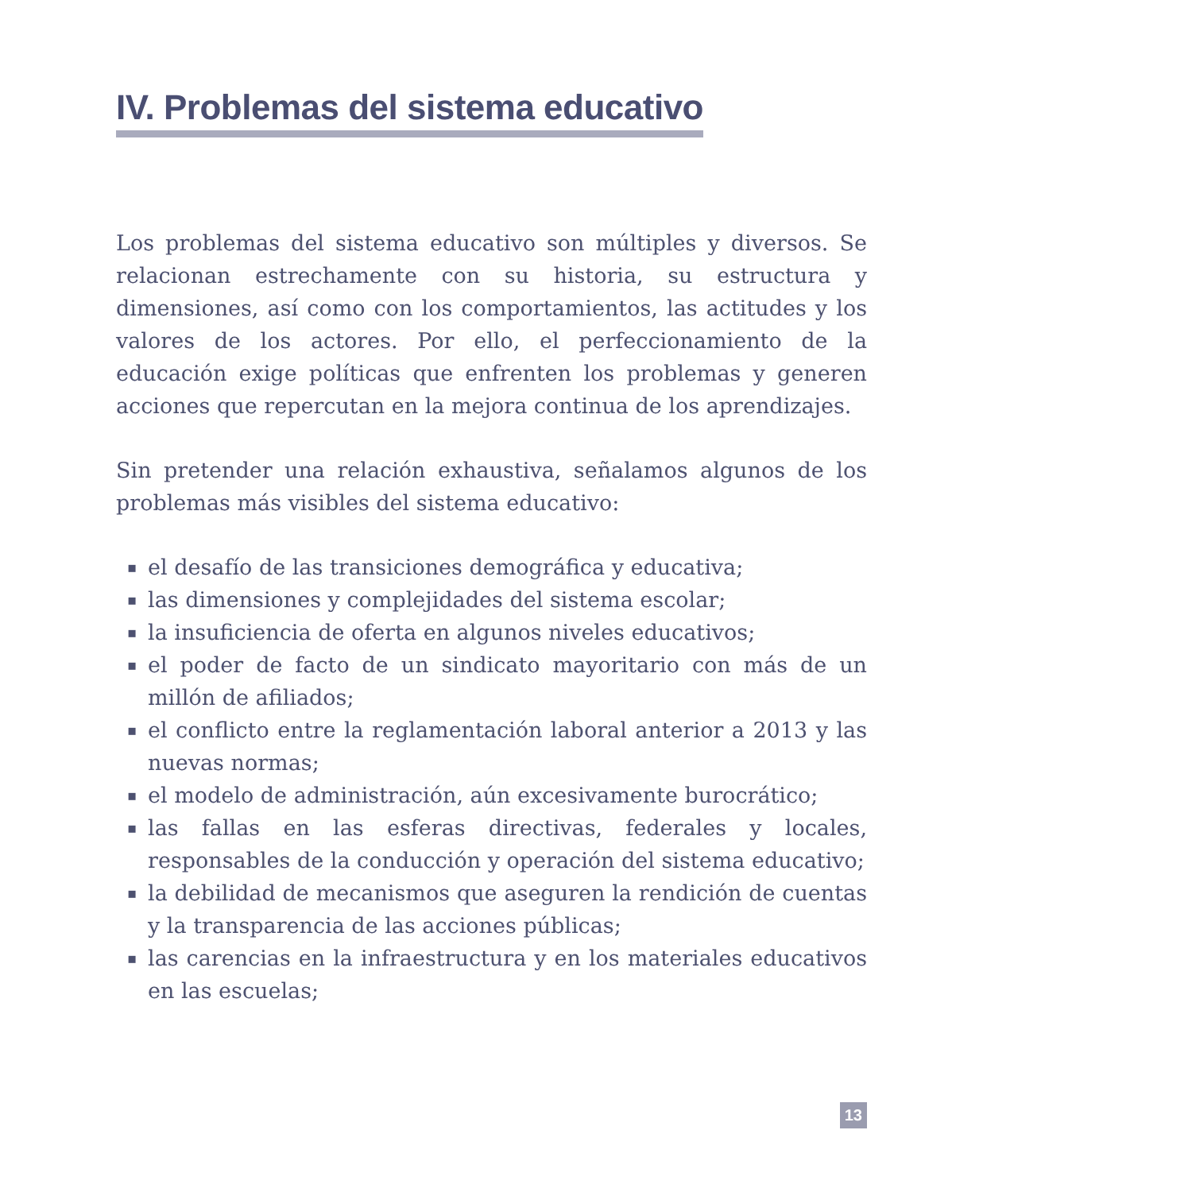IV. Problemas del sistema educativo
Los problemas del sistema educativo son múltiples y diversos. Se relacionan estrechamente con su historia, su estructura y dimensiones, así como con los comportamientos, las actitudes y los valores de los actores. Por ello, el perfeccionamiento de la educación exige políticas que enfrenten los problemas y generen acciones que repercutan en la mejora continua de los aprendizajes.
Sin pretender una relación exhaustiva, señalamos algunos de los problemas más visibles del sistema educativo:
▪ el desafío de las transiciones demográfica y educativa;
▪ las dimensiones y complejidades del sistema escolar;
▪ la insuficiencia de oferta en algunos niveles educativos;
▪ el poder de facto de un sindicato mayoritario con más de un millón de afiliados;
▪ el conflicto entre la reglamentación laboral anterior a 2013 y las nuevas normas;
▪ el modelo de administración, aún excesivamente burocrático;
▪ las fallas en las esferas directivas, federales y locales, responsables de la conducción y operación del sistema educativo;
▪ la debilidad de mecanismos que aseguren la rendición de cuentas y la transparencia de las acciones públicas;
▪ las carencias en la infraestructura y en los materiales educativos en las escuelas;
13